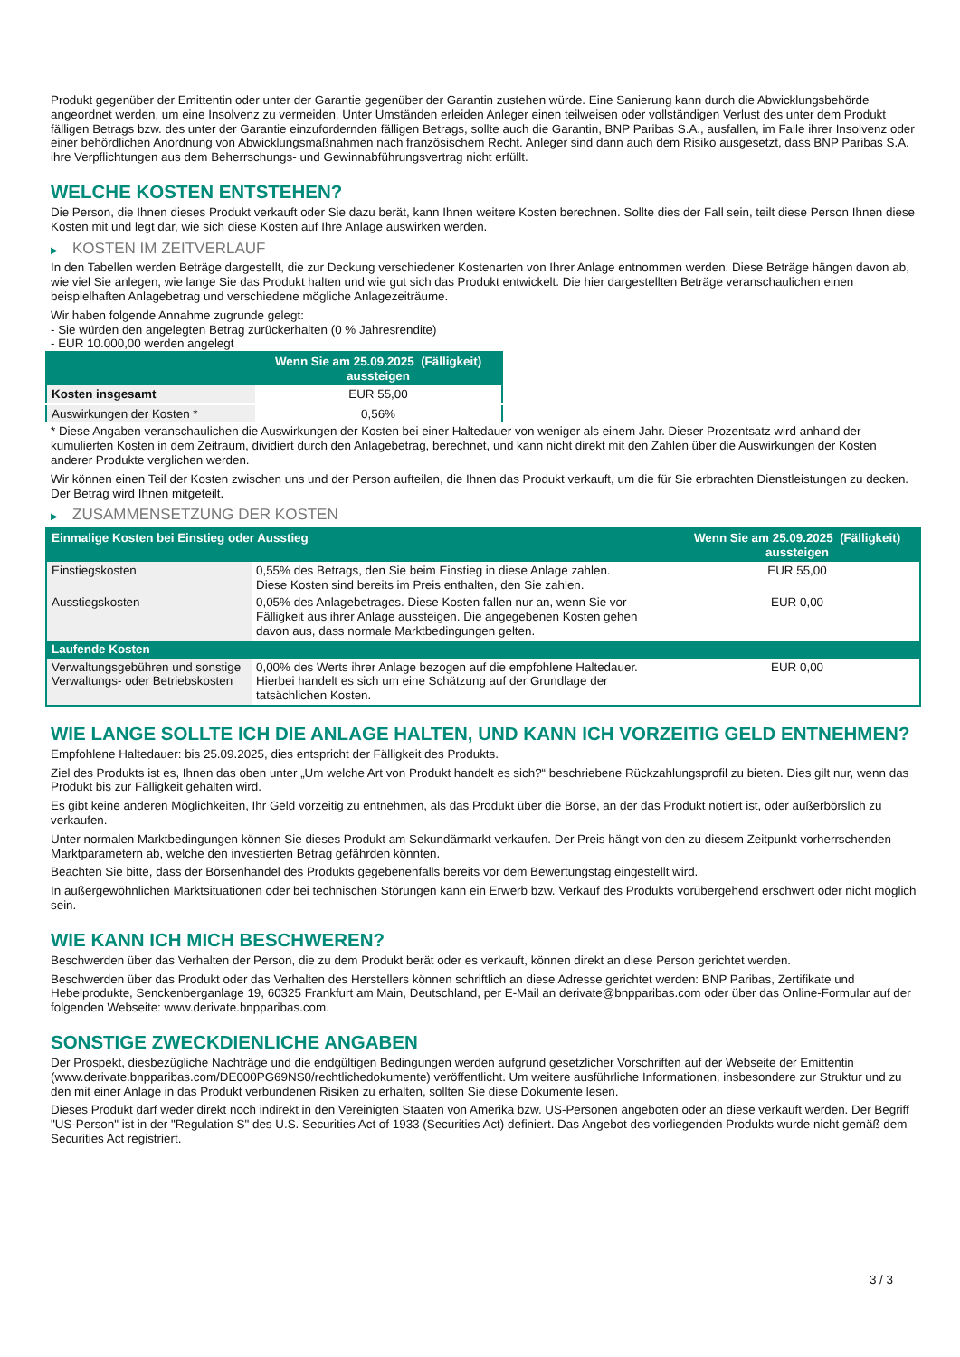Produkt gegenüber der Emittentin oder unter der Garantie gegenüber der Garantin zustehen würde. Eine Sanierung kann durch die Abwicklungsbehörde angeordnet werden, um eine Insolvenz zu vermeiden. Unter Umständen erleiden Anleger einen teilweisen oder vollständigen Verlust des unter dem Produkt fälligen Betrags bzw. des unter der Garantie einzufordernden fälligen Betrags, sollte auch die Garantin, BNP Paribas S.A., ausfallen, im Falle ihrer Insolvenz oder einer behördlichen Anordnung von Abwicklungsmaßnahmen nach französischem Recht. Anleger sind dann auch dem Risiko ausgesetzt, dass BNP Paribas S.A. ihre Verpflichtungen aus dem Beherrschungs- und Gewinnabführungsvertrag nicht erfüllt.
WELCHE KOSTEN ENTSTEHEN?
Die Person, die Ihnen dieses Produkt verkauft oder Sie dazu berät, kann Ihnen weitere Kosten berechnen. Sollte dies der Fall sein, teilt diese Person Ihnen diese Kosten mit und legt dar, wie sich diese Kosten auf Ihre Anlage auswirken werden.
▶ KOSTEN IM ZEITVERLAUF
In den Tabellen werden Beträge dargestellt, die zur Deckung verschiedener Kostenarten von Ihrer Anlage entnommen werden. Diese Beträge hängen davon ab, wie viel Sie anlegen, wie lange Sie das Produkt halten und wie gut sich das Produkt entwickelt. Die hier dargestellten Beträge veranschaulichen einen beispielhaften Anlagebetrag und verschiedene mögliche Anlagezeiträume.
Wir haben folgende Annahme zugrunde gelegt:
- Sie würden den angelegten Betrag zurückerhalten (0 % Jahresrendite)
- EUR 10.000,00 werden angelegt
| | Wenn Sie am 25.09.2025 (Fälligkeit) aussteigen |
| --- | --- |
| Kosten insgesamt | EUR 55,00 |
| Auswirkungen der Kosten * | 0,56% |
* Diese Angaben veranschaulichen die Auswirkungen der Kosten bei einer Haltedauer von weniger als einem Jahr. Dieser Prozentsatz wird anhand der kumulierten Kosten in dem Zeitraum, dividiert durch den Anlagebetrag, berechnet, und kann nicht direkt mit den Zahlen über die Auswirkungen der Kosten anderer Produkte verglichen werden.
Wir können einen Teil der Kosten zwischen uns und der Person aufteilen, die Ihnen das Produkt verkauft, um die für Sie erbrachten Dienstleistungen zu decken. Der Betrag wird Ihnen mitgeteilt.
▶ ZUSAMMENSETZUNG DER KOSTEN
| Einmalige Kosten bei Einstieg oder Ausstieg | | Wenn Sie am 25.09.2025 (Fälligkeit) aussteigen |
| --- | --- | --- |
| Einstiegskosten | 0,55% des Betrags, den Sie beim Einstieg in diese Anlage zahlen. Diese Kosten sind bereits im Preis enthalten, den Sie zahlen. | EUR 55,00 |
| Ausstiegskosten | 0,05% des Anlagebetrages. Diese Kosten fallen nur an, wenn Sie vor Fälligkeit aus ihrer Anlage aussteigen. Die angegebenen Kosten gehen davon aus, dass normale Marktbedingungen gelten. | EUR 0,00 |
| Laufende Kosten | | |
| Verwaltungsgebühren und sonstige Verwaltungs- oder Betriebskosten | 0,00% des Werts ihrer Anlage bezogen auf die empfohlene Haltedauer. Hierbei handelt es sich um eine Schätzung auf der Grundlage der tatsächlichen Kosten. | EUR 0,00 |
WIE LANGE SOLLTE ICH DIE ANLAGE HALTEN, UND KANN ICH VORZEITIG GELD ENTNEHMEN?
Empfohlene Haltedauer: bis 25.09.2025, dies entspricht der Fälligkeit des Produkts.
Ziel des Produkts ist es, Ihnen das oben unter „Um welche Art von Produkt handelt es sich?“ beschriebene Rückzahlungsprofil zu bieten. Dies gilt nur, wenn das Produkt bis zur Fälligkeit gehalten wird.
Es gibt keine anderen Möglichkeiten, Ihr Geld vorzeitig zu entnehmen, als das Produkt über die Börse, an der das Produkt notiert ist, oder außerbörslich zu verkaufen.
Unter normalen Marktbedingungen können Sie dieses Produkt am Sekundärmarkt verkaufen. Der Preis hängt von den zu diesem Zeitpunkt vorherrschenden Marktparametern ab, welche den investierten Betrag gefährden könnten.
Beachten Sie bitte, dass der Börsenhandel des Produkts gegebenenfalls bereits vor dem Bewertungstag eingestellt wird.
In außergewöhnlichen Marktsituationen oder bei technischen Störungen kann ein Erwerb bzw. Verkauf des Produkts vorübergehend erschwert oder nicht möglich sein.
WIE KANN ICH MICH BESCHWEREN?
Beschwerden über das Verhalten der Person, die zu dem Produkt berät oder es verkauft, können direkt an diese Person gerichtet werden.
Beschwerden über das Produkt oder das Verhalten des Herstellers können schriftlich an diese Adresse gerichtet werden: BNP Paribas, Zertifikate und Hebelprodukte, Senckenberganlage 19, 60325 Frankfurt am Main, Deutschland, per E-Mail an derivate@bnpparibas.com oder über das Online-Formular auf der folgenden Webseite: www.derivate.bnpparibas.com.
SONSTIGE ZWECKDIENLICHE ANGABEN
Der Prospekt, diesbezügliche Nachträge und die endgültigen Bedingungen werden aufgrund gesetzlicher Vorschriften auf der Webseite der Emittentin (www.derivate.bnpparibas.com/DE000PG69NS0/rechtlichedokumente) veröffentlicht. Um weitere ausführliche Informationen, insbesondere zur Struktur und zu den mit einer Anlage in das Produkt verbundenen Risiken zu erhalten, sollten Sie diese Dokumente lesen.
Dieses Produkt darf weder direkt noch indirekt in den Vereinigten Staaten von Amerika bzw. US-Personen angeboten oder an diese verkauft werden. Der Begriff "US-Person" ist in der "Regulation S" des U.S. Securities Act of 1933 (Securities Act) definiert. Das Angebot des vorliegenden Produkts wurde nicht gemäß dem Securities Act registriert.
3 / 3